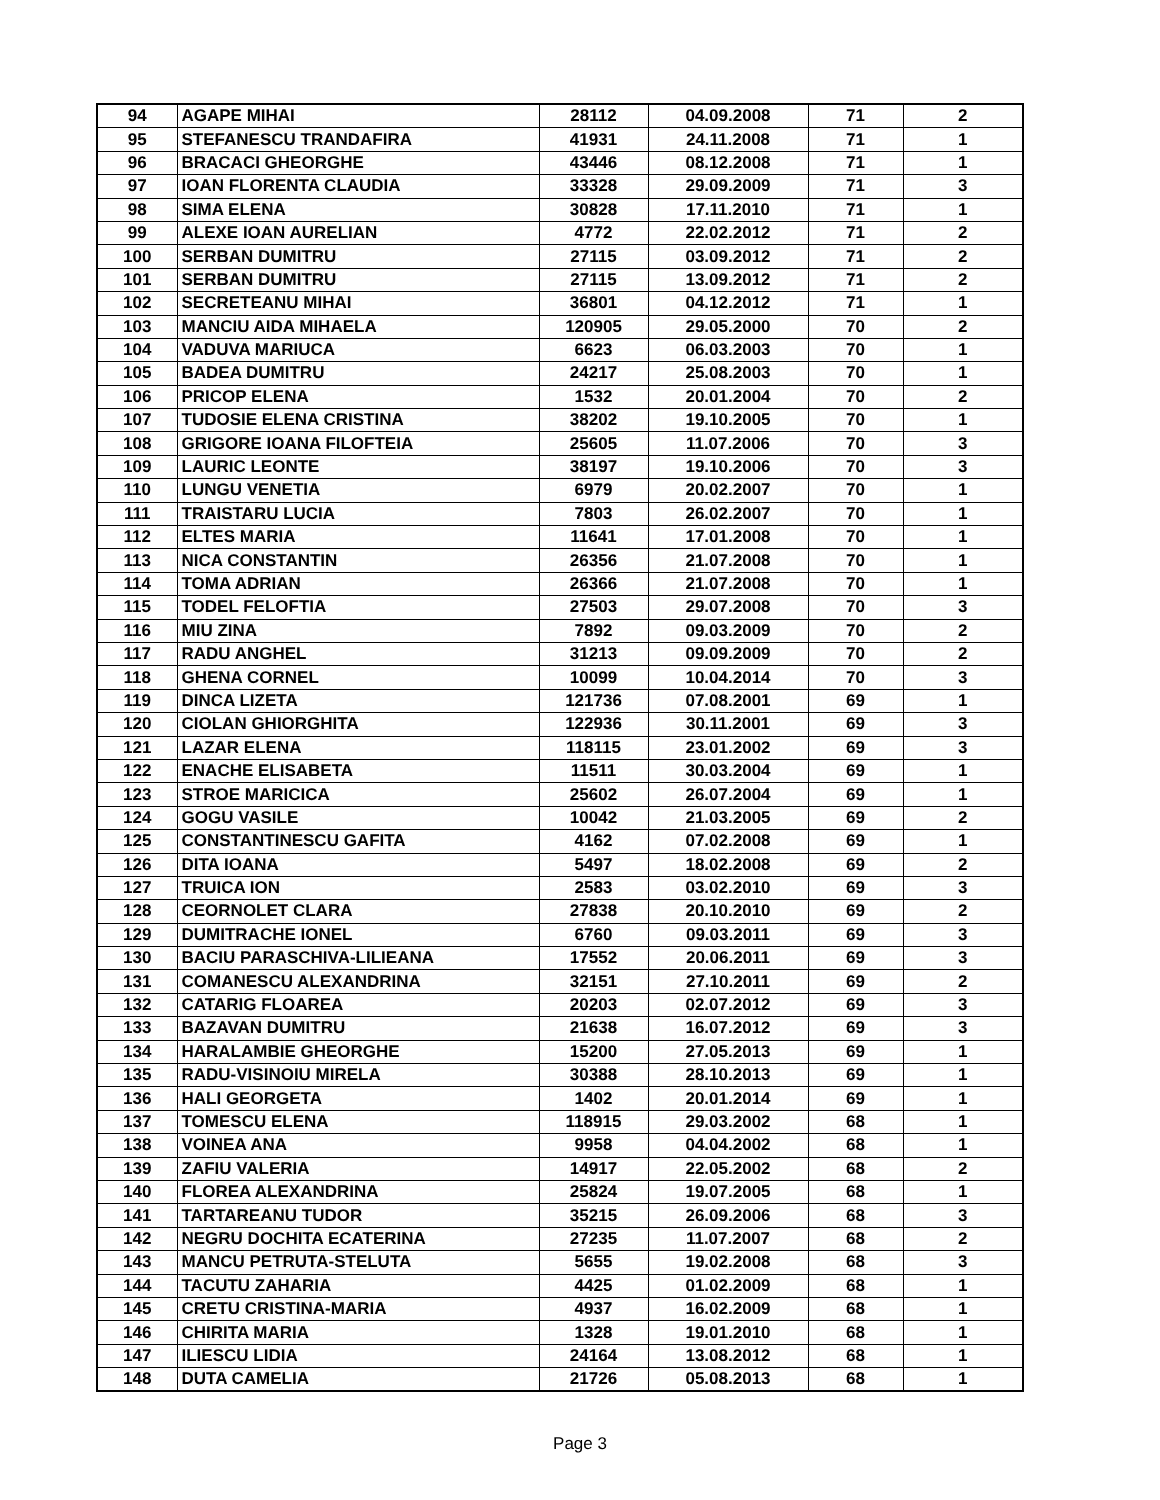| 94 | AGAPE MIHAI | 28112 | 04.09.2008 | 71 | 2 |
| 95 | STEFANESCU TRANDAFIRA | 41931 | 24.11.2008 | 71 | 1 |
| 96 | BRACACI GHEORGHE | 43446 | 08.12.2008 | 71 | 1 |
| 97 | IOAN FLORENTA CLAUDIA | 33328 | 29.09.2009 | 71 | 3 |
| 98 | SIMA ELENA | 30828 | 17.11.2010 | 71 | 1 |
| 99 | ALEXE IOAN AURELIAN | 4772 | 22.02.2012 | 71 | 2 |
| 100 | SERBAN DUMITRU | 27115 | 03.09.2012 | 71 | 2 |
| 101 | SERBAN DUMITRU | 27115 | 13.09.2012 | 71 | 2 |
| 102 | SECRETEANU MIHAI | 36801 | 04.12.2012 | 71 | 1 |
| 103 | MANCIU AIDA MIHAELA | 120905 | 29.05.2000 | 70 | 2 |
| 104 | VADUVA MARIUCA | 6623 | 06.03.2003 | 70 | 1 |
| 105 | BADEA DUMITRU | 24217 | 25.08.2003 | 70 | 1 |
| 106 | PRICOP ELENA | 1532 | 20.01.2004 | 70 | 2 |
| 107 | TUDOSIE ELENA CRISTINA | 38202 | 19.10.2005 | 70 | 1 |
| 108 | GRIGORE IOANA FILOFTEIA | 25605 | 11.07.2006 | 70 | 3 |
| 109 | LAURIC LEONTE | 38197 | 19.10.2006 | 70 | 3 |
| 110 | LUNGU VENETIA | 6979 | 20.02.2007 | 70 | 1 |
| 111 | TRAISTARU LUCIA | 7803 | 26.02.2007 | 70 | 1 |
| 112 | ELTES MARIA | 11641 | 17.01.2008 | 70 | 1 |
| 113 | NICA CONSTANTIN | 26356 | 21.07.2008 | 70 | 1 |
| 114 | TOMA ADRIAN | 26366 | 21.07.2008 | 70 | 1 |
| 115 | TODEL FELOFTIA | 27503 | 29.07.2008 | 70 | 3 |
| 116 | MIU ZINA | 7892 | 09.03.2009 | 70 | 2 |
| 117 | RADU ANGHEL | 31213 | 09.09.2009 | 70 | 2 |
| 118 | GHENA CORNEL | 10099 | 10.04.2014 | 70 | 3 |
| 119 | DINCA LIZETA | 121736 | 07.08.2001 | 69 | 1 |
| 120 | CIOLAN GHIORGHITA | 122936 | 30.11.2001 | 69 | 3 |
| 121 | LAZAR ELENA | 118115 | 23.01.2002 | 69 | 3 |
| 122 | ENACHE ELISABETA | 11511 | 30.03.2004 | 69 | 1 |
| 123 | STROE MARICICA | 25602 | 26.07.2004 | 69 | 1 |
| 124 | GOGU VASILE | 10042 | 21.03.2005 | 69 | 2 |
| 125 | CONSTANTINESCU GAFITA | 4162 | 07.02.2008 | 69 | 1 |
| 126 | DITA IOANA | 5497 | 18.02.2008 | 69 | 2 |
| 127 | TRUICA ION | 2583 | 03.02.2010 | 69 | 3 |
| 128 | CEORNOLET CLARA | 27838 | 20.10.2010 | 69 | 2 |
| 129 | DUMITRACHE IONEL | 6760 | 09.03.2011 | 69 | 3 |
| 130 | BACIU PARASCHIVA-LILIEANA | 17552 | 20.06.2011 | 69 | 3 |
| 131 | COMANESCU ALEXANDRINA | 32151 | 27.10.2011 | 69 | 2 |
| 132 | CATARIG FLOAREA | 20203 | 02.07.2012 | 69 | 3 |
| 133 | BAZAVAN DUMITRU | 21638 | 16.07.2012 | 69 | 3 |
| 134 | HARALAMBIE GHEORGHE | 15200 | 27.05.2013 | 69 | 1 |
| 135 | RADU-VISINOIU MIRELA | 30388 | 28.10.2013 | 69 | 1 |
| 136 | HALI GEORGETA | 1402 | 20.01.2014 | 69 | 1 |
| 137 | TOMESCU ELENA | 118915 | 29.03.2002 | 68 | 1 |
| 138 | VOINEA ANA | 9958 | 04.04.2002 | 68 | 1 |
| 139 | ZAFIU VALERIA | 14917 | 22.05.2002 | 68 | 2 |
| 140 | FLOREA ALEXANDRINA | 25824 | 19.07.2005 | 68 | 1 |
| 141 | TARTAREANU TUDOR | 35215 | 26.09.2006 | 68 | 3 |
| 142 | NEGRU DOCHITA ECATERINA | 27235 | 11.07.2007 | 68 | 2 |
| 143 | MANCU PETRUTA-STELUTA | 5655 | 19.02.2008 | 68 | 3 |
| 144 | TACUTU ZAHARIA | 4425 | 01.02.2009 | 68 | 1 |
| 145 | CRETU CRISTINA-MARIA | 4937 | 16.02.2009 | 68 | 1 |
| 146 | CHIRITA MARIA | 1328 | 19.01.2010 | 68 | 1 |
| 147 | ILIESCU LIDIA | 24164 | 13.08.2012 | 68 | 1 |
| 148 | DUTA CAMELIA | 21726 | 05.08.2013 | 68 | 1 |
Page 3